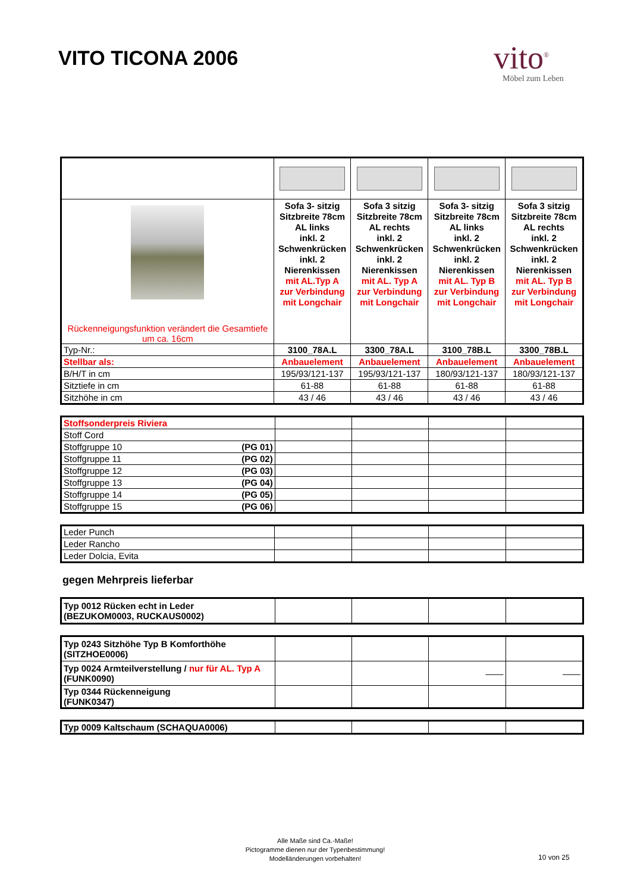VITO TICONA 2006
vito<sup>®</sup>
Möbel zum Leben
| Rückenneigungsfunktion verändert die Gesamtiefe um ca. 16cm | Sofa 3- sitzig Sitzbreite 78cm AL links inkl. 2 Schwenkrücken inkl. 2 Nierenkissen mit AL.Typ A zur Verbindung mit Longchair | Sofa 3 sitzig Sitzbreite 78cm AL rechts inkl. 2 Schwenkrücken inkl. 2 Nierenkissen mit AL. Typ A zur Verbindung mit Longchair | Sofa 3- sitzig Sitzbreite 78cm AL links inkl. 2 Schwenkrücken inkl. 2 Nierenkissen mit AL. Typ B zur Verbindung mit Longchair | Sofa 3 sitzig Sitzbreite 78cm AL rechts inkl. 2 Schwenkrücken inkl. 2 Nierenkissen mit AL. Typ B zur Verbindung mit Longchair |
| Typ-Nr.: | 3100_78A.L | 3300_78A.L | 3100_78B.L | 3300_78B.L |
| Stellbar als: | Anbauelement | Anbauelement | Anbauelement | Anbauelement |
| B/H/T in cm | 195/93/121-137 | 195/93/121-137 | 180/93/121-137 | 180/93/121-137 |
| Sitztiefe in cm | 61-88 | 61-88 | 61-88 | 61-88 |
| Sitzhöhe in cm | 43 / 46 | 43 / 46 | 43 / 46 | 43 / 46 |
| Stoffsonderpreis Riviera | | | | |
| Stoff Cord | | | | |
| Stoffgruppe 10 (PG 01) | | | | |
| Stoffgruppe 11 (PG 02) | | | | |
| Stoffgruppe 12 (PG 03) | | | | |
| Stoffgruppe 13 (PG 04) | | | | |
| Stoffgruppe 14 (PG 05) | | | | |
| Stoffgruppe 15 (PG 06) | | | | |
| Leder Punch | | | | |
| Leder Rancho | | | | |
| Leder Dolcia, Evita | | | | |
gegen Mehrpreis lieferbar
| Typ 0012 Rücken echt in Leder (BEZUKOM0003, RUCKAUS0002) | | | | |
| Typ 0243 Sitzhöhe Typ B Komforthöhe (SITZHOE0006) | | | | |
| Typ 0024 Armteilverstellung / nur für AL. Typ A (FUNK0090) | | | —— | —— |
| Typ 0344 Rückenneigung (FUNK0347) | | | | |
| Typ 0009 Kaltschaum (SCHAQUA0006) | | | | |
Alle Maße sind Ca.-Maße!
Pictogramme dienen nur der Typenbestimmung!
Modelländerungen vorbehalten!
10 von 25